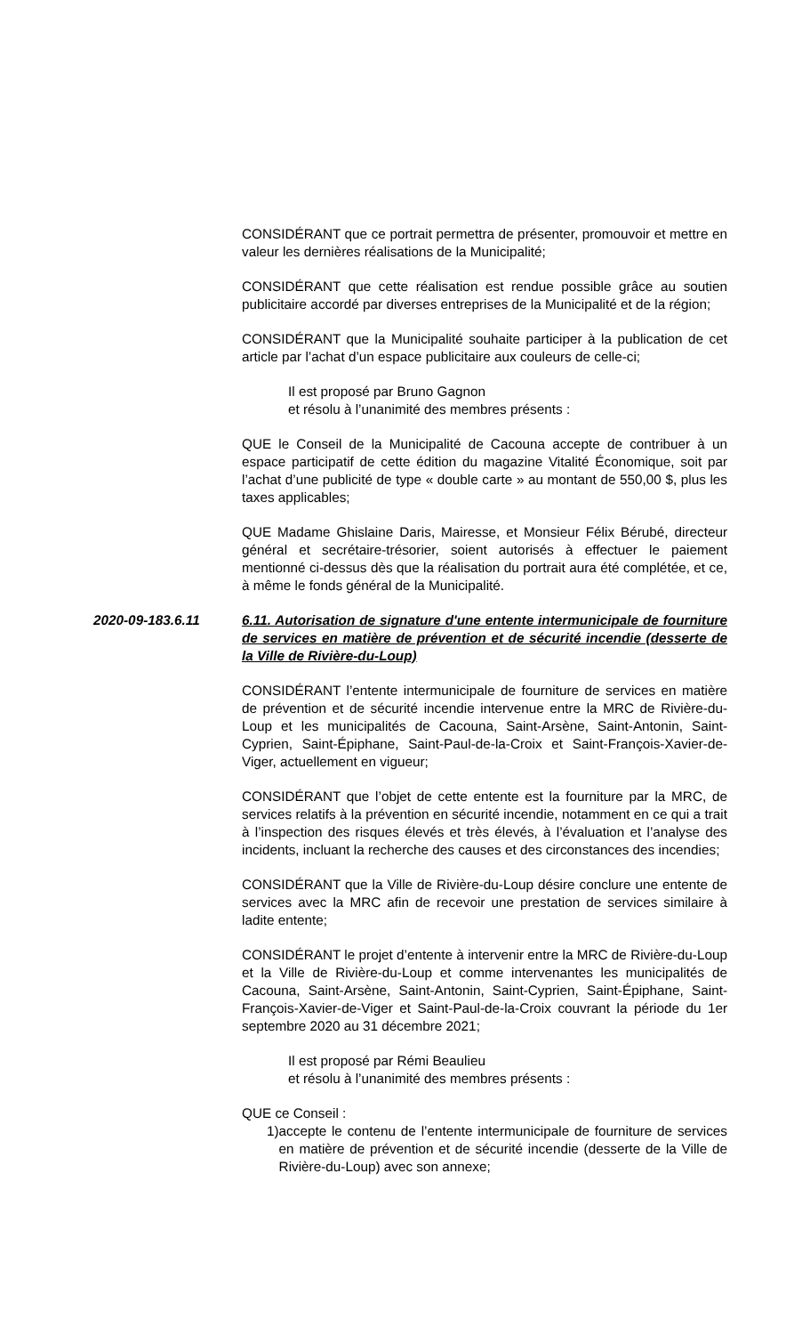CONSIDÉRANT que ce portrait permettra de présenter, promouvoir et mettre en valeur les dernières réalisations de la Municipalité;
CONSIDÉRANT que cette réalisation est rendue possible grâce au soutien publicitaire accordé par diverses entreprises de la Municipalité et de la région;
CONSIDÉRANT que la Municipalité souhaite participer à la publication de cet article par l’achat d’un espace publicitaire aux couleurs de celle-ci;
Il est proposé par Bruno Gagnon
et résolu à l’unanimité des membres présents :
QUE le Conseil de la Municipalité de Cacouna accepte de contribuer à un espace participatif de cette édition du magazine Vitalité Économique, soit par l’achat d’une publicité de type « double carte » au montant de 550,00 $, plus les taxes applicables;
QUE Madame Ghislaine Daris, Mairesse, et Monsieur Félix Bérubé, directeur général et secrétaire-trésorier, soient autorisés à effectuer le paiement mentionné ci-dessus dès que la réalisation du portrait aura été complétée, et ce, à même le fonds général de la Municipalité.
2020-09-183.6.11 6.11. Autorisation de signature d'une entente intermunicipale de fourniture de services en matière de prévention et de sécurité incendie (desserte de la Ville de Rivière-du-Loup)
CONSIDÉRANT l’entente intermunicipale de fourniture de services en matière de prévention et de sécurité incendie intervenue entre la MRC de Rivière-du-Loup et les municipalités de Cacouna, Saint-Arsène, Saint-Antonin, Saint-Cyprien, Saint-Épiphane, Saint-Paul-de-la-Croix et Saint-François-Xavier-de-Viger, actuellement en vigueur;
CONSIDÉRANT que l’objet de cette entente est la fourniture par la MRC, de services relatifs à la prévention en sécurité incendie, notamment en ce qui a trait à l’inspection des risques élevés et très élevés, à l’évaluation et l’analyse des incidents, incluant la recherche des causes et des circonstances des incendies;
CONSIDÉRANT que la Ville de Rivière-du-Loup désire conclure une entente de services avec la MRC afin de recevoir une prestation de services similaire à ladite entente;
CONSIDÉRANT le projet d’entente à intervenir entre la MRC de Rivière-du-Loup et la Ville de Rivière-du-Loup et comme intervenantes les municipalités de Cacouna, Saint-Arsène, Saint-Antonin, Saint-Cyprien, Saint-Épiphane, Saint-François-Xavier-de-Viger et Saint-Paul-de-la-Croix couvrant la période du 1er septembre 2020 au 31 décembre 2021;
Il est proposé par Rémi Beaulieu
et résolu à l’unanimité des membres présents :
QUE ce Conseil :
1) accepte le contenu de l’entente intermunicipale de fourniture de services en matière de prévention et de sécurité incendie (desserte de la Ville de Rivière-du-Loup) avec son annexe;